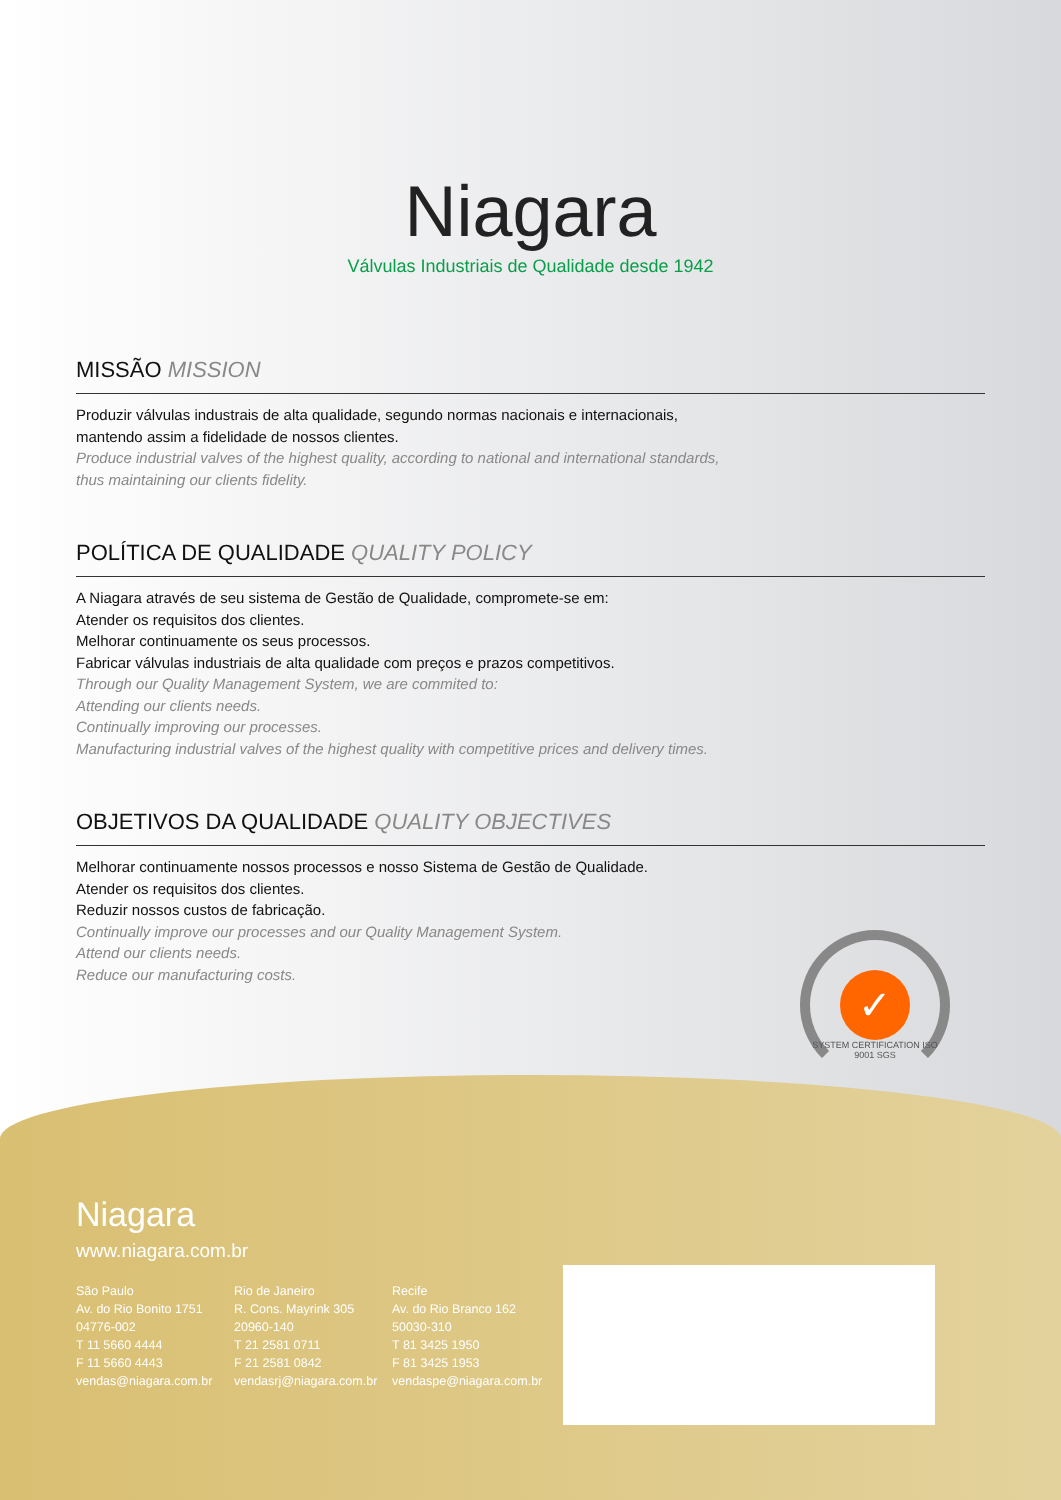Niagara
Válvulas Industriais de Qualidade desde 1942
MISSÃO MISSION
Produzir válvulas industrais de alta qualidade, segundo normas nacionais e internacionais,
mantendo assim a fidelidade de nossos clientes.
Produce industrial valves of the highest quality, according to national and international standards,
thus maintaining our clients fidelity.
POLÍTICA DE QUALIDADE QUALITY POLICY
A Niagara através de seu sistema de Gestão de Qualidade, compromete-se em:
Atender os requisitos dos clientes.
Melhorar continuamente os seus processos.
Fabricar válvulas industriais de alta qualidade com preços e prazos competitivos.
Through our Quality Management System, we are commited to:
Attending our clients needs.
Continually improving our processes.
Manufacturing industrial valves of the highest quality with competitive prices and delivery times.
OBJETIVOS DA QUALIDADE QUALITY OBJECTIVES
Melhorar continuamente nossos processos e nosso Sistema de Gestão de Qualidade.
Atender os requisitos dos clientes.
Reduzir nossos custos de fabricação.
Continually improve our processes and our Quality Management System.
Attend our clients needs.
Reduce our manufacturing costs.
✓
SYSTEM CERTIFICATION ISO 9001 SGS
Niagara
www.niagara.com.br
São Paulo
Av. do Rio Bonito 1751
04776-002
T 11 5660 4444
F 11 5660 4443
vendas@niagara.com.br
Rio de Janeiro
R. Cons. Mayrink 305
20960-140
T 21 2581 0711
F 21 2581 0842
vendasrj@niagara.com.br
Recife
Av. do Rio Branco 162
50030-310
T 81 3425 1950
F 81 3425 1953
vendaspe@niagara.com.br